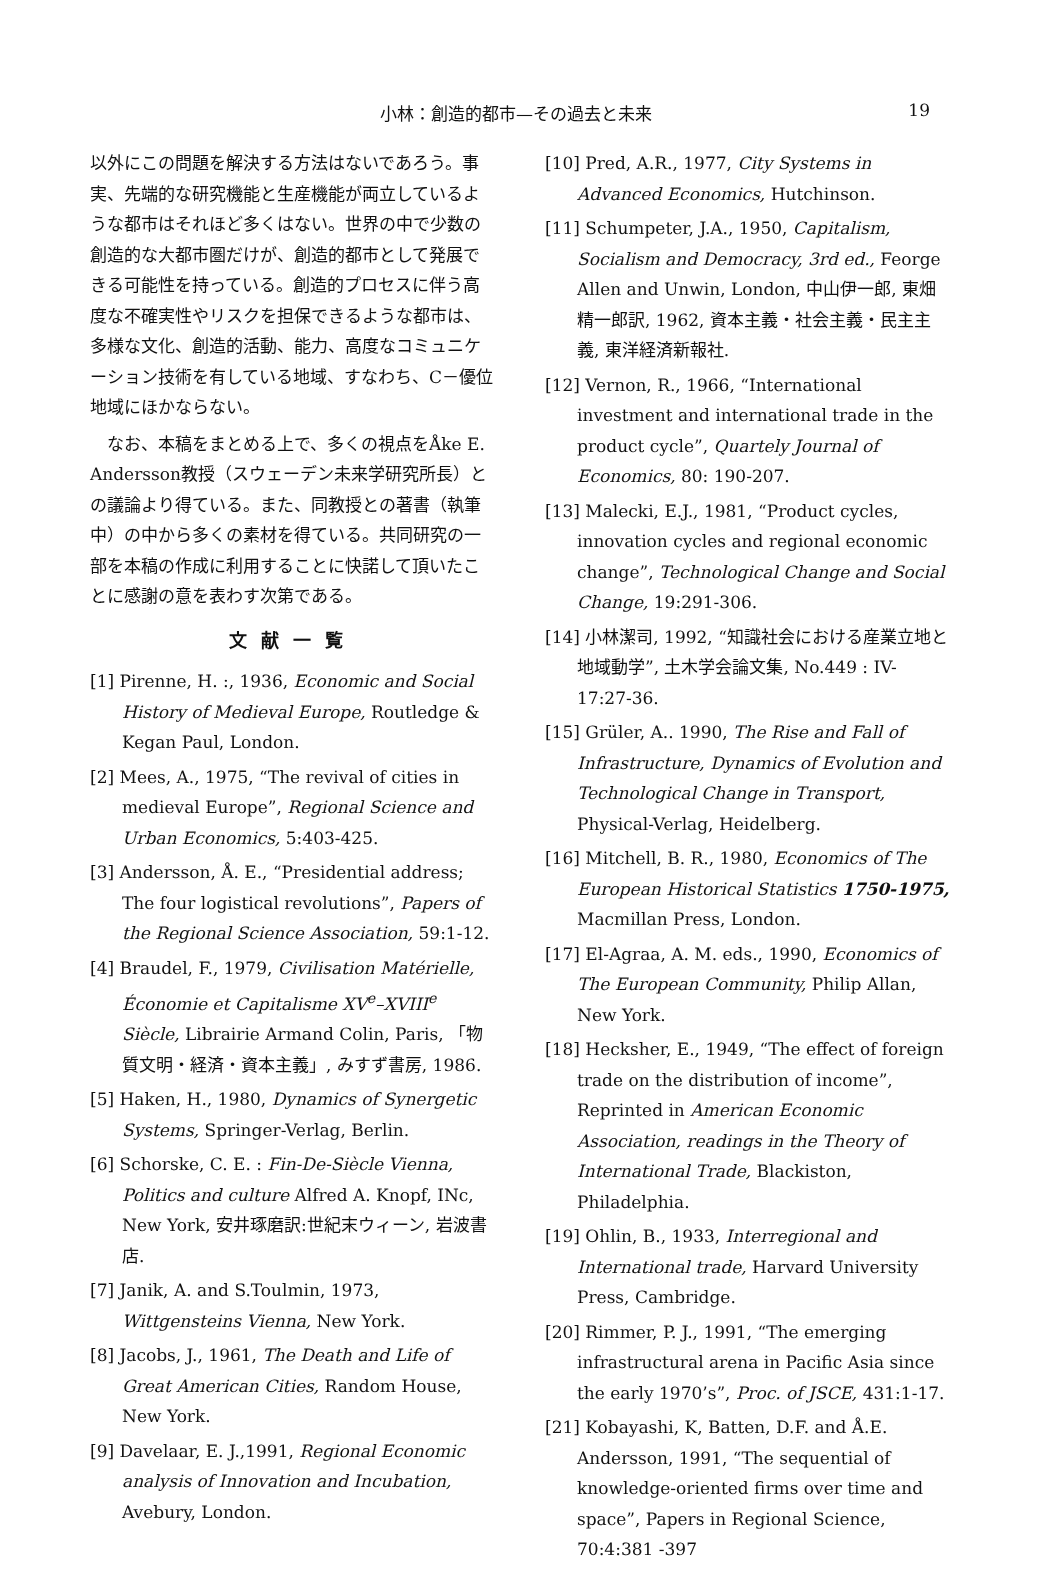小林：創造的都市—その過去と未来 19
以外にこの問題を解決する方法はないであろう。事実、先端的な研究機能と生産機能が両立しているような都市はそれほど多くはない。世界の中で少数の創造的な大都市圏だけが、創造的都市として発展できる可能性を持っている。創造的プロセスに伴う高度な不確実性やリスクを担保できるような都市は、多様な文化、創造的活動、能力、高度なコミュニケーション技術を有している地域、すなわち、C－優位地域にほかならない。
　なお、本稿をまとめる上で、多くの視点をÅke E. Andersson教授（スウェーデン未来学研究所長）との議論より得ている。また、同教授との著書（執筆中）の中から多くの素材を得ている。共同研究の一部を本稿の作成に利用することに快諾して頂いたことに感謝の意を表わす次第である。
文献一覧
[1] Pirenne, H. :, 1936, Economic and Social History of Medieval Europe, Routledge & Kegan Paul, London.
[2] Mees, A., 1975, “The revival of cities in medieval Europe”, Regional Science and Urban Economics, 5:403-425.
[3] Andersson, Å. E., “Presidential address; The four logistical revolutions”, Papers of the Regional Science Association, 59:1-12.
[4] Braudel, F., 1979, Civilisation Matérielle, Économie et Capitalisme XV<sup>e</sup>–XVIII<sup>e</sup> Siècle, Librairie Armand Colin, Paris, 「物質文明・経済・資本主義」, みすず書房, 1986.
[5] Haken, H., 1980, Dynamics of Synergetic Systems, Springer-Verlag, Berlin.
[6] Schorske, C. E. : Fin-De-Siècle Vienna, Politics and culture Alfred A. Knopf, INc, New York, 安井琢磨訳:世紀末ウィーン, 岩波書店.
[7] Janik, A. and S.Toulmin, 1973, Wittgensteins Vienna, New York.
[8] Jacobs, J., 1961, The Death and Life of Great American Cities, Random House, New York.
[9] Davelaar, E. J.,1991, Regional Economic analysis of Innovation and Incubation, Avebury, London.
[10] Pred, A.R., 1977, City Systems in Advanced Economics, Hutchinson.
[11] Schumpeter, J.A., 1950, Capitalism, Socialism and Democracy, 3rd ed., Feorge Allen and Unwin, London, 中山伊一郎, 東畑精一郎訳, 1962, 資本主義・社会主義・民主主義, 東洋経済新報社.
[12] Vernon, R., 1966, “International investment and international trade in the product cycle”, Quartely Journal of Economics, 80: 190-207.
[13] Malecki, E.J., 1981, “Product cycles, innovation cycles and regional economic change”, Technological Change and Social Change, 19:291-306.
[14] 小林潔司, 1992, “知識社会における産業立地と地域動学”, 土木学会論文集, No.449 : IV-17:27-36.
[15] Grüler, A.. 1990, The Rise and Fall of Infrastructure, Dynamics of Evolution and Technological Change in Transport, Physical-Verlag, Heidelberg.
[16] Mitchell, B. R., 1980, Economics of The European Historical Statistics 1750-1975, Macmillan Press, London.
[17] El-Agraa, A. M. eds., 1990, Economics of The European Community, Philip Allan, New York.
[18] Hecksher, E., 1949, “The effect of foreign trade on the distribution of income”, Reprinted in American Economic Association, readings in the Theory of International Trade, Blackiston, Philadelphia.
[19] Ohlin, B., 1933, Interregional and International trade, Harvard University Press, Cambridge.
[20] Rimmer, P. J., 1991, “The emerging infrastructural arena in Pacific Asia since the early 1970’s”, Proc. of JSCE, 431:1-17.
[21] Kobayashi, K, Batten, D.F. and Å.E. Andersson, 1991, “The sequential of knowledge-oriented firms over time and space”, Papers in Regional Science, 70:4:381 -397